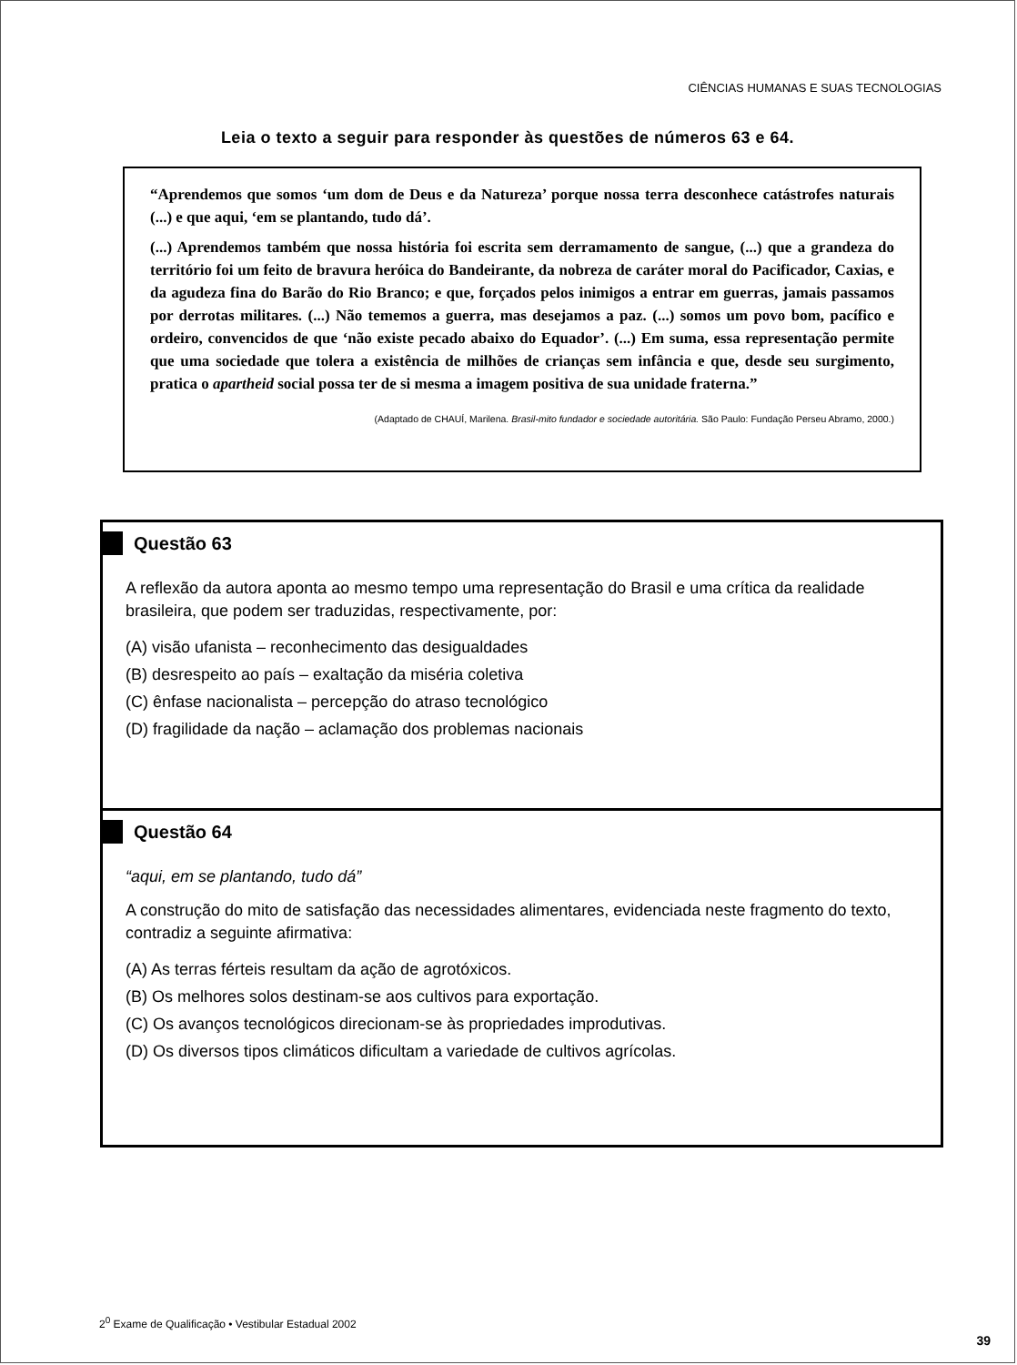CIÊNCIAS HUMANAS E SUAS TECNOLOGIAS
Leia o texto a seguir para responder às questões de números 63 e 64.
“Aprendemos que somos ‘um dom de Deus e da Natureza’ porque nossa terra desconhece catástrofes naturais (...) e que aqui, ‘em se plantando, tudo dá’.
(...) Aprendemos também que nossa história foi escrita sem derramamento de sangue, (...) que a grandeza do território foi um feito de bravura heróica do Bandeirante, da nobreza de caráter moral do Pacificador, Caxias, e da agudeza fina do Barão do Rio Branco; e que, forçados pelos inimigos a entrar em guerras, jamais passamos por derrotas militares. (...) Não tememos a guerra, mas desejamos a paz. (...) somos um povo bom, pacífico e ordeiro, convencidos de que ‘não existe pecado abaixo do Equador’. (...) Em suma, essa representação permite que uma sociedade que tolera a existência de milhões de crianças sem infância e que, desde seu surgimento, pratica o apartheid social possa ter de si mesma a imagem positiva de sua unidade fraterna.”
(Adaptado de CHAUÍ, Marilena. Brasil-mito fundador e sociedade autoritária. São Paulo: Fundação Perseu Abramo, 2000.)
Questão 63
A reflexão da autora aponta ao mesmo tempo uma representação do Brasil e uma crítica da realidade brasileira, que podem ser traduzidas, respectivamente, por:
(A) visão ufanista – reconhecimento das desigualdades
(B) desrespeito ao país – exaltação da miséria coletiva
(C) ênfase nacionalista – percepção do atraso tecnológico
(D) fragilidade da nação – aclamação dos problemas nacionais
Questão 64
“aqui, em se plantando, tudo dá”
A construção do mito de satisfação das necessidades alimentares, evidenciada neste fragmento do texto, contradiz a seguinte afirmativa:
(A) As terras férteis resultam da ação de agrotóxicos.
(B) Os melhores solos destinam-se aos cultivos para exportação.
(C) Os avanços tecnológicos direcionam-se às propriedades improdutivas.
(D) Os diversos tipos climáticos dificultam a variedade de cultivos agrícolas.
2<sup>0</sup> Exame de Qualificação • Vestibular Estadual 2002
39